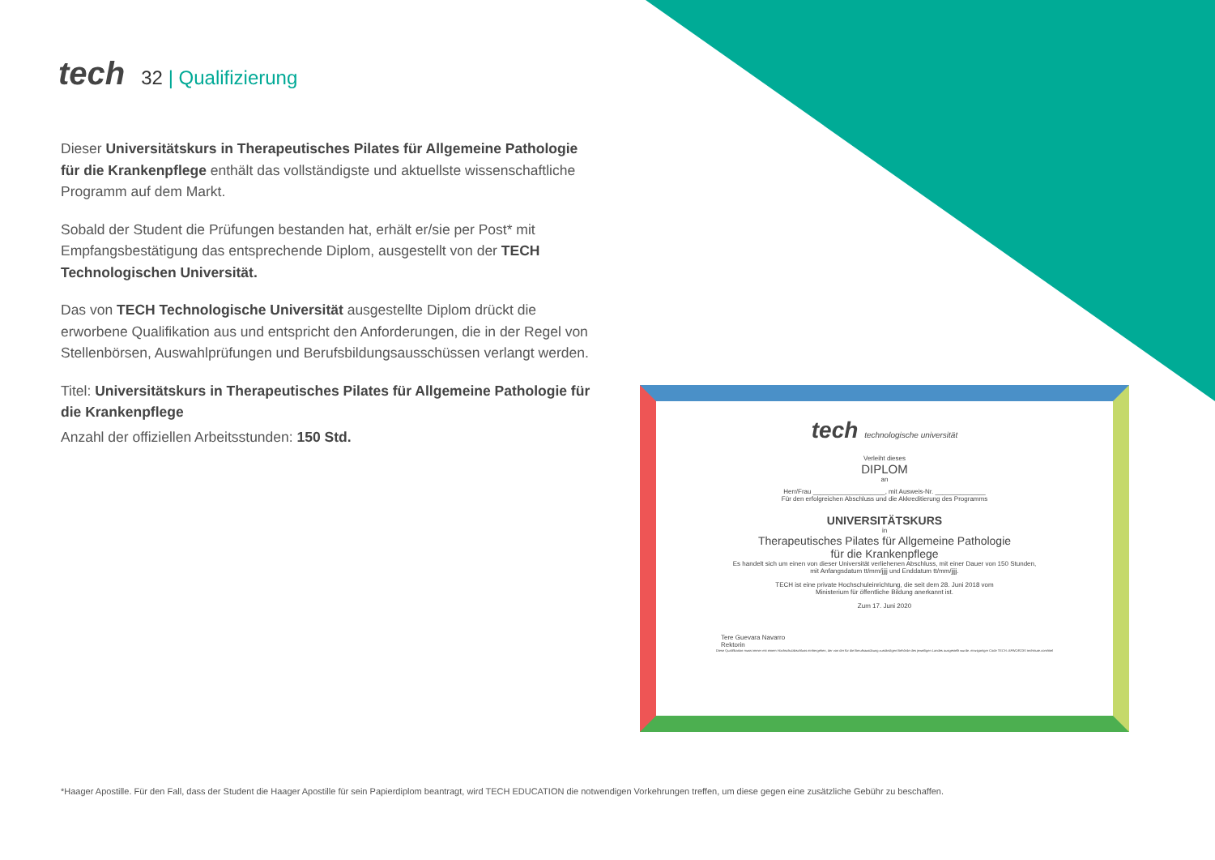tech
32 | Qualifizierung
Dieser Universitätskurs in Therapeutisches Pilates für Allgemeine Pathologie für die Krankenpflege enthält das vollständigste und aktuellste wissenschaftliche Programm auf dem Markt.
Sobald der Student die Prüfungen bestanden hat, erhält er/sie per Post* mit Empfangsbestätigung das entsprechende Diplom, ausgestellt von der TECH Technologischen Universität.
Das von TECH Technologische Universität ausgestellte Diplom drückt die erworbene Qualifikation aus und entspricht den Anforderungen, die in der Regel von Stellenbörsen, Auswahlprüfungen und Berufsbildungsausschüssen verlangt werden.
Titel: Universitätskurs in Therapeutisches Pilates für Allgemeine Pathologie für die Krankenpflege
Anzahl der offiziellen Arbeitsstunden: 150 Std.
tech technologische universität
Verleiht dieses
DIPLOM
an
Herr/Frau ____________________, mit Ausweis-Nr. ______________
Für den erfolgreichen Abschluss und die Akkreditierung des Programms
UNIVERSITÄTSKURS
in
Therapeutisches Pilates für Allgemeine Pathologie
für die Krankenpflege
Es handelt sich um einen von dieser Universität verliehenen Abschluss, mit einer Dauer von 150 Stunden,
mit Anfangsdatum tt/mm/jjjj und Enddatum tt/mm/jjjj.
TECH ist eine private Hochschuleinrichtung, die seit dem 28. Juni 2018 vom
Ministerium für öffentliche Bildung anerkannt ist.
Zum 17. Juni 2020
Tere Guevara Navarro
Rektorin
Diese Qualifikation muss immer mit einem Hochschulabschluss einhergehen, der von der für die Berufsausübung zuständigen Behörde des jeweiligen Landes ausgestellt wurde. einzigartiger Code TECH: AFWOR23S techtitute.com/titel
*Haager Apostille. Für den Fall, dass der Student die Haager Apostille für sein Papierdiplom beantragt, wird TECH EDUCATION die notwendigen Vorkehrungen treffen, um diese gegen eine zusätzliche Gebühr zu beschaffen.